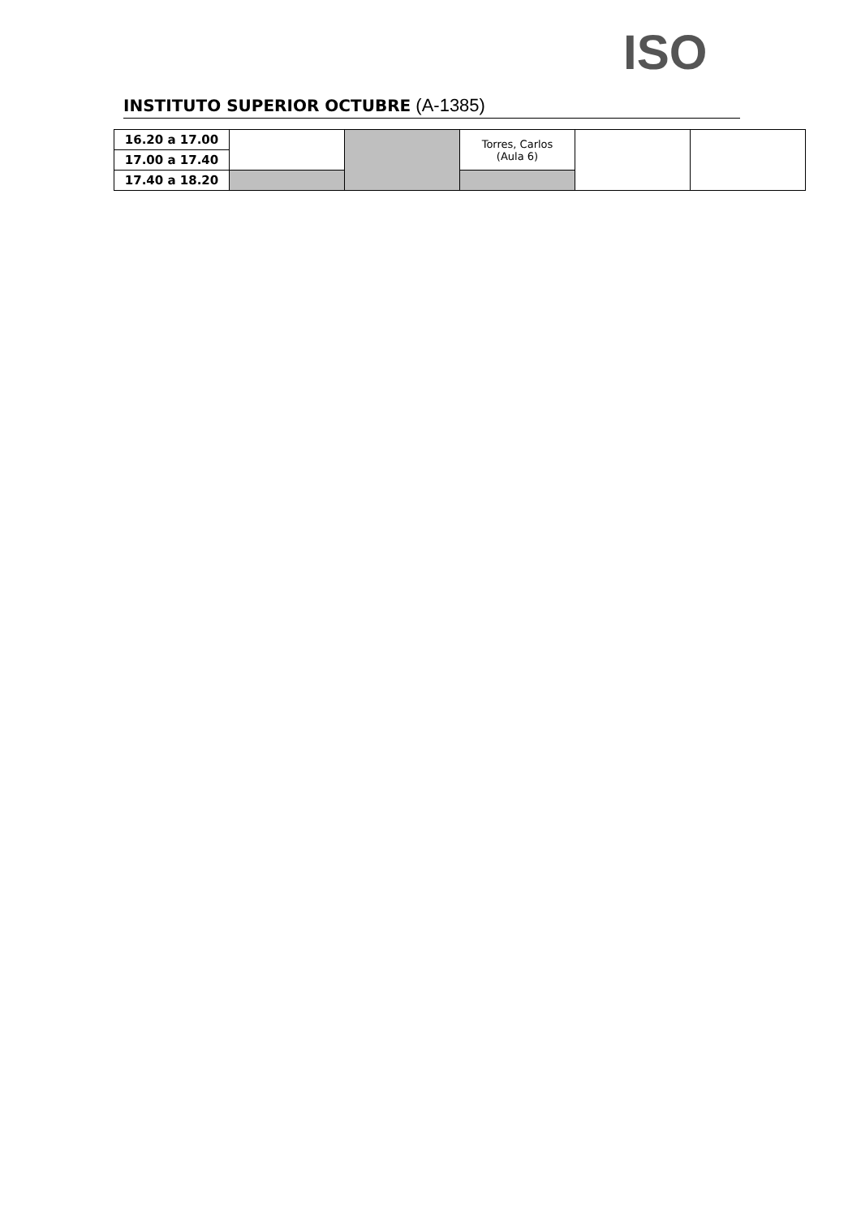INSTITUTO SUPERIOR OCTUBRE (A-1385) ISO
| 16.20 a 17.00 | | | Torres, Carlos (Aula 6) | | |
| 17.00 a 17.40 | | | | | |
| 17.40 a 18.20 | | | | | |